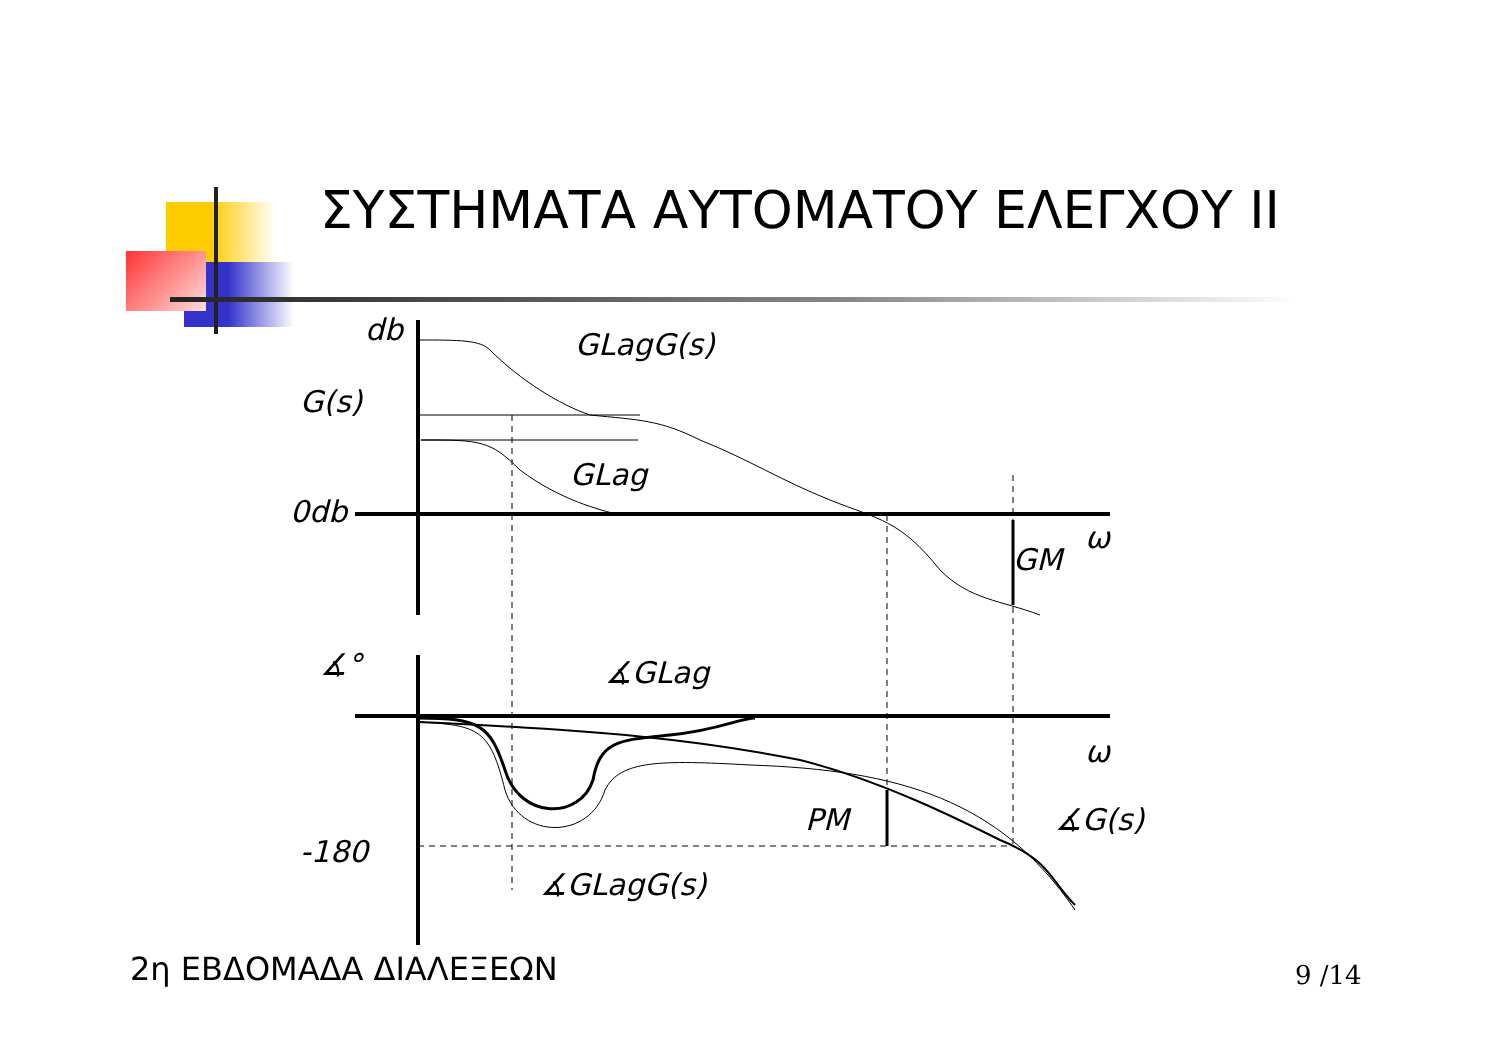ΣΥΣΤΗΜΑΤΑ ΑΥΤΟΜΑΤΟΥ ΕΛΕΓΧΟΥ II
db
G(s)
GLagG(s)
GLag
0db
ω
GM
∡GLag
ω
PM
∡G(s)
-180
∡GLagG(s)
∡°
2η ΕΒΔΟΜΑΔΑ ΔΙΑΛΕΞΕΩΝ 9 /14